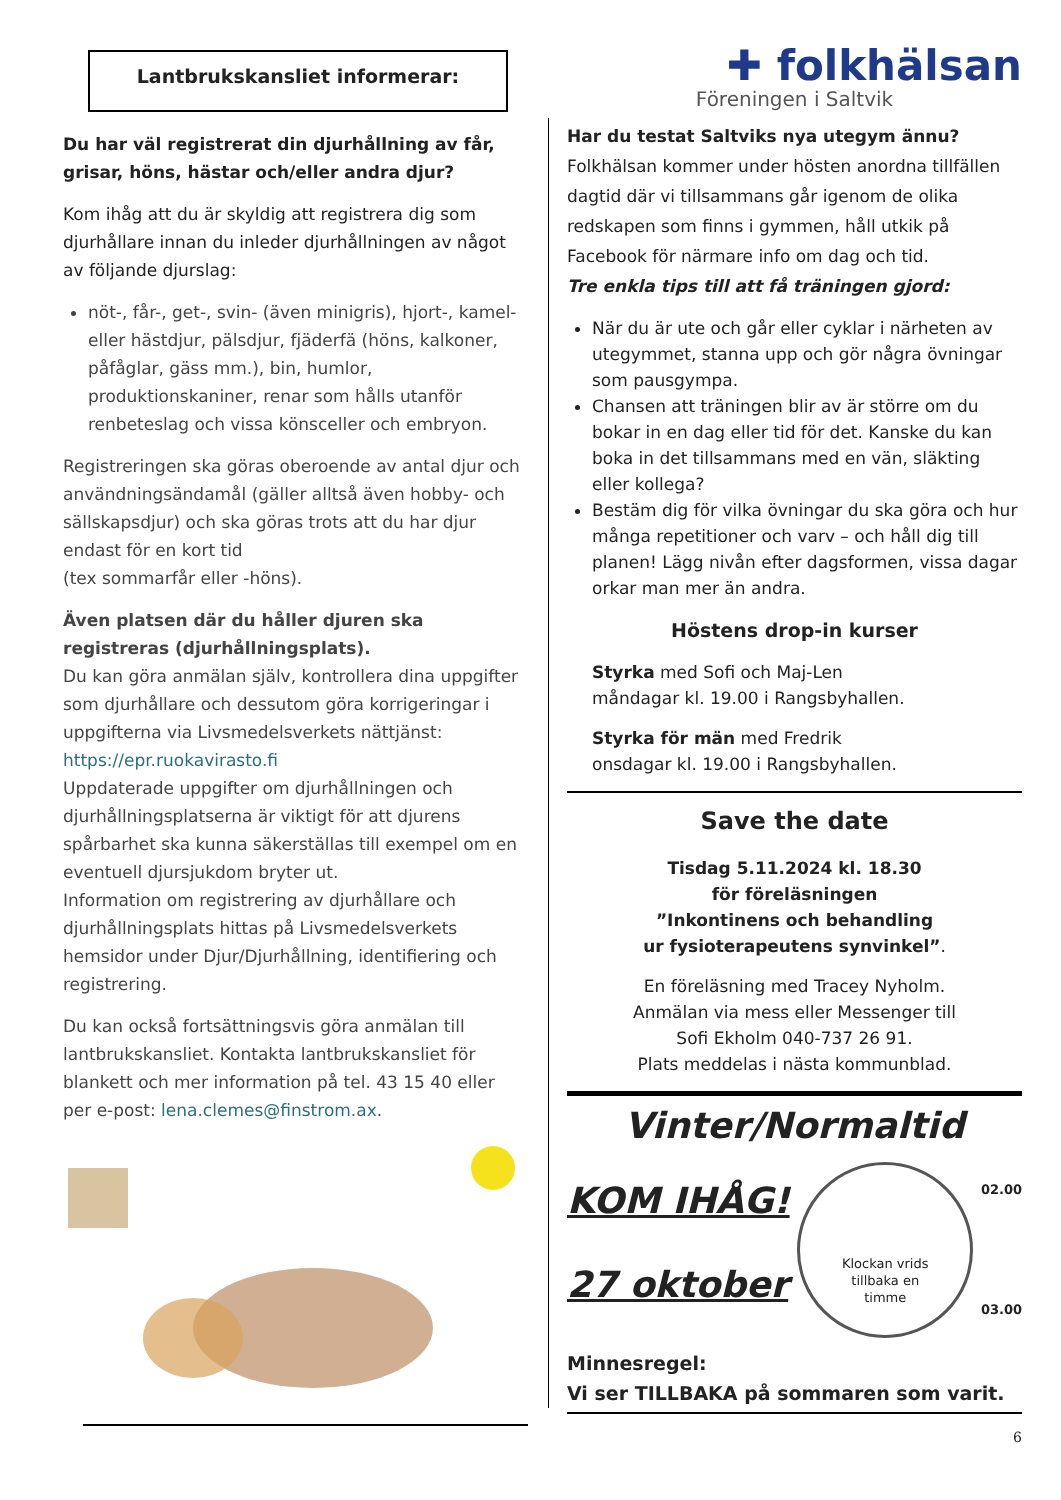Lantbrukskansliet informerar:
Du har väl registrerat din djurhållning av får, grisar, höns, hästar och/eller andra djur?
Kom ihåg att du är skyldig att registrera dig som djurhållare innan du inleder djurhållningen av något av följande djurslag:
nöt-, får-, get-, svin- (även minigris), hjort-, kamel- eller hästdjur, pälsdjur, fjäderfä (höns, kalkoner, påfåglar, gäss mm.), bin, humlor, produktionskaniner, renar som hålls utanför renbeteslag och vissa könsceller och embryon.
Registreringen ska göras oberoende av antal djur och användningsändamål (gäller alltså även hobby- och sällskapsdjur) och ska göras trots att du har djur endast för en kort tid
(tex sommarfår eller -höns).
Även platsen där du håller djuren ska registreras (djurhållningsplats).
Du kan göra anmälan själv, kontrollera dina uppgifter som djurhållare och dessutom göra korrigeringar i uppgifterna via Livsmedelsverkets nättjänst: https://epr.ruokavirasto.fi
Uppdaterade uppgifter om djurhållningen och djurhållningsplatserna är viktigt för att djurens spårbarhet ska kunna säkerställas till exempel om en eventuell djursjukdom bryter ut.
Information om registrering av djurhållare och djurhållningsplats hittas på Livsmedelsverkets hemsidor under Djur/Djurhållning, identifiering och registrering.
Du kan också fortsättningsvis göra anmälan till lantbrukskansliet. Kontakta lantbrukskansliet för blankett och mer information på tel. 43 15 40 eller per e-post: lena.clemes@finstrom.ax.
✚ folkhälsan
Föreningen i Saltvik
Har du testat Saltviks nya utegym ännu?
Folkhälsan kommer under hösten anordna tillfällen dagtid där vi tillsammans går igenom de olika redskapen som finns i gymmen, håll utkik på Facebook för närmare info om dag och tid.
Tre enkla tips till att få träningen gjord:
När du är ute och går eller cyklar i närheten av utegymmet, stanna upp och gör några övningar som pausgympa.
Chansen att träningen blir av är större om du bokar in en dag eller tid för det. Kanske du kan boka in det tillsammans med en vän, släkting eller kollega?
Bestäm dig för vilka övningar du ska göra och hur många repetitioner och varv – och håll dig till planen! Lägg nivån efter dagsformen, vissa dagar orkar man mer än andra.
Höstens drop-in kurser
Styrka med Sofi och Maj-Len
måndagar kl. 19.00 i Rangsbyhallen.
Styrka för män med Fredrik
onsdagar kl. 19.00 i Rangsbyhallen.
Save the date
Tisdag 5.11.2024 kl. 18.30
för föreläsningen
”Inkontinens och behandling
ur fysioterapeutens synvinkel”.
En föreläsning med Tracey Nyholm.
Anmälan via mess eller Messenger till
Sofi Ekholm 040-737 26 91.
Plats meddelas i nästa kommunblad.
Vinter/Normaltid
KOM IHÅG!
27 oktober
Klockan vrids
tillbaka en
timme
02.00
03.00
Minnesregel:
Vi ser TILLBAKA på sommaren som varit.
6